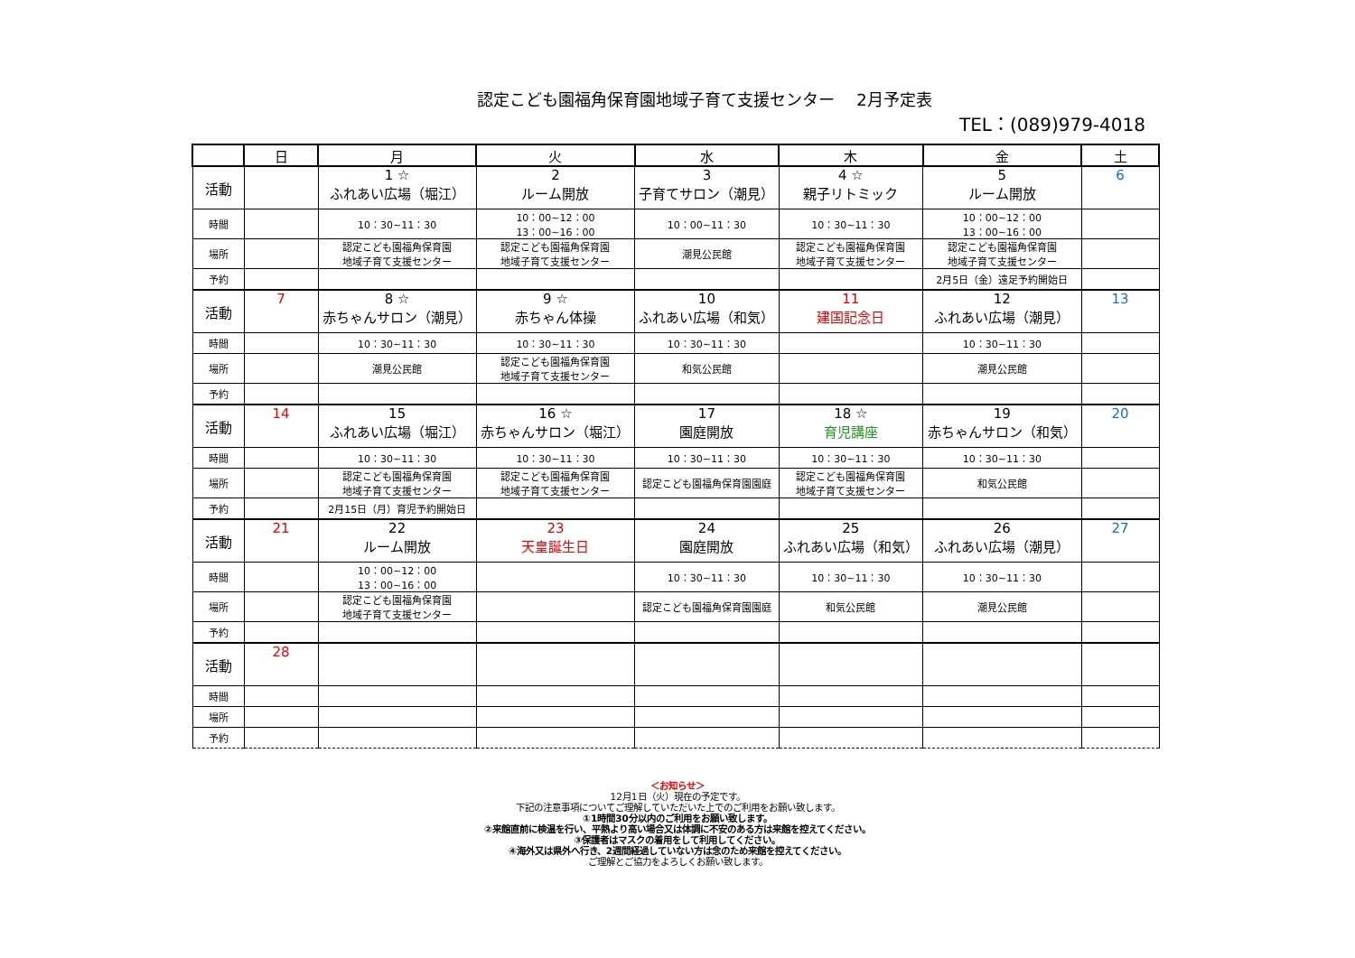認定こども園福角保育園地域子育て支援センター　 2月予定表
TEL：(089)979-4018
| | 日 | 月 | 火 | 水 | 木 | 金 | 土 |
| --- | --- | --- | --- | --- | --- | --- | --- |
| 活動 | | 1 ☆ ふれあい広場（堀江） | 2 ルーム開放 | 3 子育てサロン（潮見） | 4 ☆ 親子リトミック | 5 ルーム開放 | 6 |
| 時間 | | 10：30~11：30 | 10：00~12：00 13：00~16：00 | 10：00~11：30 | 10：30~11：30 | 10：00~12：00 13：00~16：00 | |
| 場所 | | 認定こども園福角保育園 地域子育て支援センター | 認定こども園福角保育園 地域子育て支援センター | 潮見公民館 | 認定こども園福角保育園 地域子育て支援センター | 認定こども園福角保育園 地域子育て支援センター | |
| 予約 | | | | | | 2月5日（金）遠足予約開始日 | |
| 活動 | 7 | 8 ☆ 赤ちゃんサロン（潮見） | 9 ☆ 赤ちゃん体操 | 10 ふれあい広場（和気） | 11 建国記念日 | 12 ふれあい広場（潮見） | 13 |
| 時間 | | 10：30~11：30 | 10：30~11：30 | 10：30~11：30 | | 10：30~11：30 | |
| 場所 | | 潮見公民館 | 認定こども園福角保育園 地域子育て支援センター | 和気公民館 | | 潮見公民館 | |
| 予約 | | | | | | | |
| 活動 | 14 | 15 ふれあい広場（堀江） | 16 ☆ 赤ちゃんサロン（堀江） | 17 園庭開放 | 18 ☆ 育児講座 | 19 赤ちゃんサロン（和気） | 20 |
| 時間 | | 10：30~11：30 | 10：30~11：30 | 10：30~11：30 | 10：30~11：30 | 10：30~11：30 | |
| 場所 | | 認定こども園福角保育園 地域子育て支援センター | 認定こども園福角保育園 地域子育て支援センター | 認定こども園福角保育園園庭 | 認定こども園福角保育園 地域子育て支援センター | 和気公民館 | |
| 予約 | | 2月15日（月）育児予約開始日 | | | | | |
| 活動 | 21 | 22 ルーム開放 | 23 天皇誕生日 | 24 園庭開放 | 25 ふれあい広場（和気） | 26 ふれあい広場（潮見） | 27 |
| 時間 | | 10：00~12：00 13：00~16：00 | | 10：30~11：30 | 10：30~11：30 | 10：30~11：30 | |
| 場所 | | 認定こども園福角保育園 地域子育て支援センター | | 認定こども園福角保育園園庭 | 和気公民館 | 潮見公民館 | |
| 予約 | | | | | | | |
| 活動 | 28 | | | | | | |
| 時間 | | | | | | | |
| 場所 | | | | | | | |
| 予約 | | | | | | | |
＜お知らせ＞
12月1日（火）現在の予定です。
下記の注意事項についてご理解していただいた上でのご利用をお願い致します。
①1時間30分以内のご利用をお願い致します。
②来館直前に検温を行い、平熱より高い場合又は体調に不安のある方は来館を控えてください。
③保護者はマスクの着用をして利用してください。
④海外又は県外へ行き、2週間経過していない方は念のため来館を控えてください。
ご理解とご協力をよろしくお願い致します。